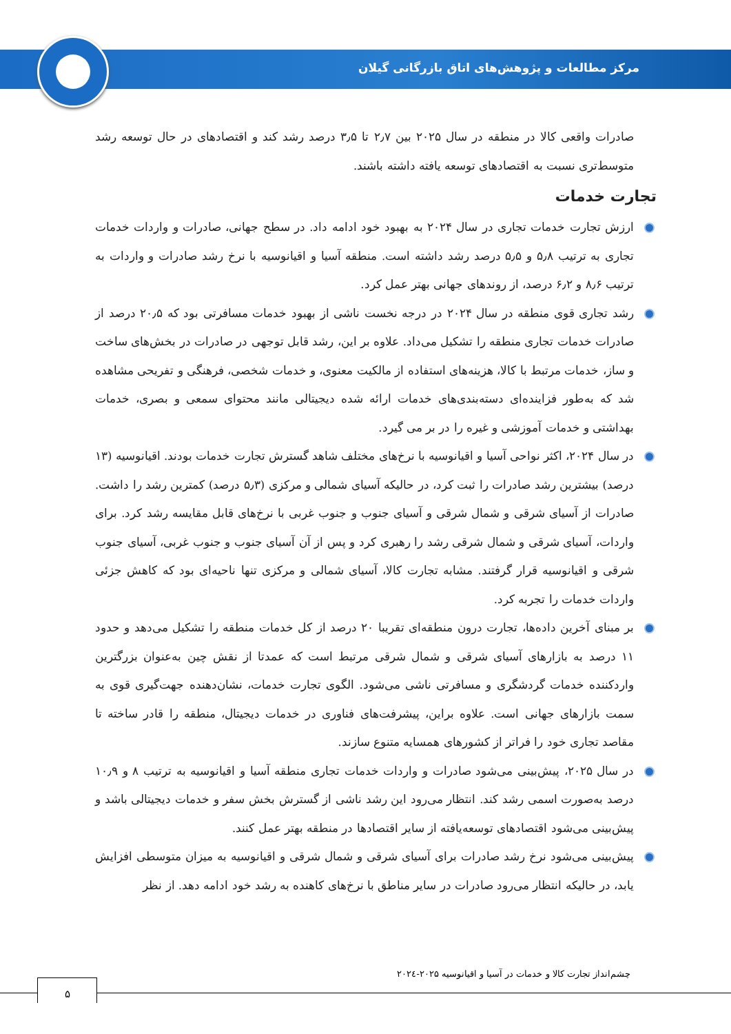مرکز مطالعات و پژوهش‌های اتاق بازرگانی گیلان
صادرات واقعی کالا در منطقه در سال ۲۰۲۵ بین ۲٫۷ تا ۳٫۵ درصد رشد کند و اقتصادهای در حال توسعه رشد متوسط‌تری نسبت به اقتصادهای توسعه یافته داشته باشند.
تجارت خدمات
ارزش تجارت خدمات تجاری در سال ۲۰۲۴ به بهبود خود ادامه داد. در سطح جهانی، صادرات و واردات خدمات تجاری به ترتیب ۵٫۸ و ۵٫۵ درصد رشد داشته است. منطقه آسیا و اقیانوسیه با نرخ رشد صادرات و واردات به ترتیب ۸٫۶ و ۶٫۲ درصد، از روندهای جهانی بهتر عمل کرد.
رشد تجاری قوی منطقه در سال ۲۰۲۴ در درجه نخست ناشی از بهبود خدمات مسافرتی بود که ۲۰٫۵ درصد از صادرات خدمات تجاری منطقه را تشکیل می‌داد. علاوه بر این، رشد قابل توجهی در صادرات در بخش‌های ساخت و ساز، خدمات مرتبط با کالا، هزینه‌های استفاده از مالکیت معنوی، و خدمات شخصی، فرهنگی و تفریحی مشاهده شد که به‌طور فزاینده‌ای دسته‌بندی‌های خدمات ارائه شده دیجیتالی مانند محتوای سمعی و بصری، خدمات بهداشتی و خدمات آموزشی و غیره را در بر می گیرد.
در سال ۲۰۲۴، اکثر نواحی آسیا و اقیانوسیه با نرخ‌های مختلف شاهد گسترش تجارت خدمات بودند. اقیانوسیه (۱۳ درصد) بیشترین رشد صادرات را ثبت کرد، در حالیکه آسیای شمالی و مرکزی (۵٫۳ درصد) کمترین رشد را داشت. صادرات از آسیای شرقی و شمال شرقی و آسیای جنوب و جنوب غربی با نرخ‌های قابل مقایسه رشد کرد. برای واردات، آسیای شرقی و شمال شرقی رشد را رهبری کرد و پس از آن آسیای جنوب و جنوب غربی، آسیای جنوب شرقی و اقیانوسیه قرار گرفتند. مشابه تجارت کالا، آسیای شمالی و مرکزی تنها ناحیه‌ای بود که کاهش جزئی واردات خدمات را تجربه کرد.
بر مبنای آخرین داده‌ها، تجارت درون منطقه‌ای تقریبا ۲۰ درصد از کل خدمات منطقه را تشکیل می‌دهد و حدود ۱۱ درصد به بازارهای آسیای شرقی و شمال شرقی مرتبط است که عمدتا از نقش چین به‌عنوان بزرگترین واردکننده خدمات گردشگری و مسافرتی ناشی می‌شود. الگوی تجارت خدمات، نشان‌دهنده جهت‌گیری قوی به سمت بازارهای جهانی است. علاوه براین، پیشرفت‌های فناوری در خدمات دیجیتال، منطقه را قادر ساخته تا مقاصد تجاری خود را فراتر از کشورهای همسایه متنوع سازند.
در سال ۲۰۲۵، پیش‌بینی می‌شود صادرات و واردات خدمات تجاری منطقه آسیا و اقیانوسیه به ترتیب ۸ و ۱۰٫۹ درصد به‌صورت اسمی رشد کند. انتظار می‌رود این رشد ناشی از گسترش بخش سفر و خدمات دیجیتالی باشد و پیش‌بینی می‌شود اقتصادهای توسعه‌یافته از سایر اقتصادها در منطقه بهتر عمل کنند.
پیش‌بینی می‌شود نرخ رشد صادرات برای آسیای شرقی و شمال شرقی و اقیانوسیه به میزان متوسطی افزایش یابد، در حالیکه انتظار می‌رود صادرات در سایر مناطق با نرخ‌های کاهنده به رشد خود ادامه دهد. از نظر
چشم‌انداز تجارت کالا و خدمات در آسیا و اقیانوسیه ۲۰۲۵-۲۰۲٤
۵